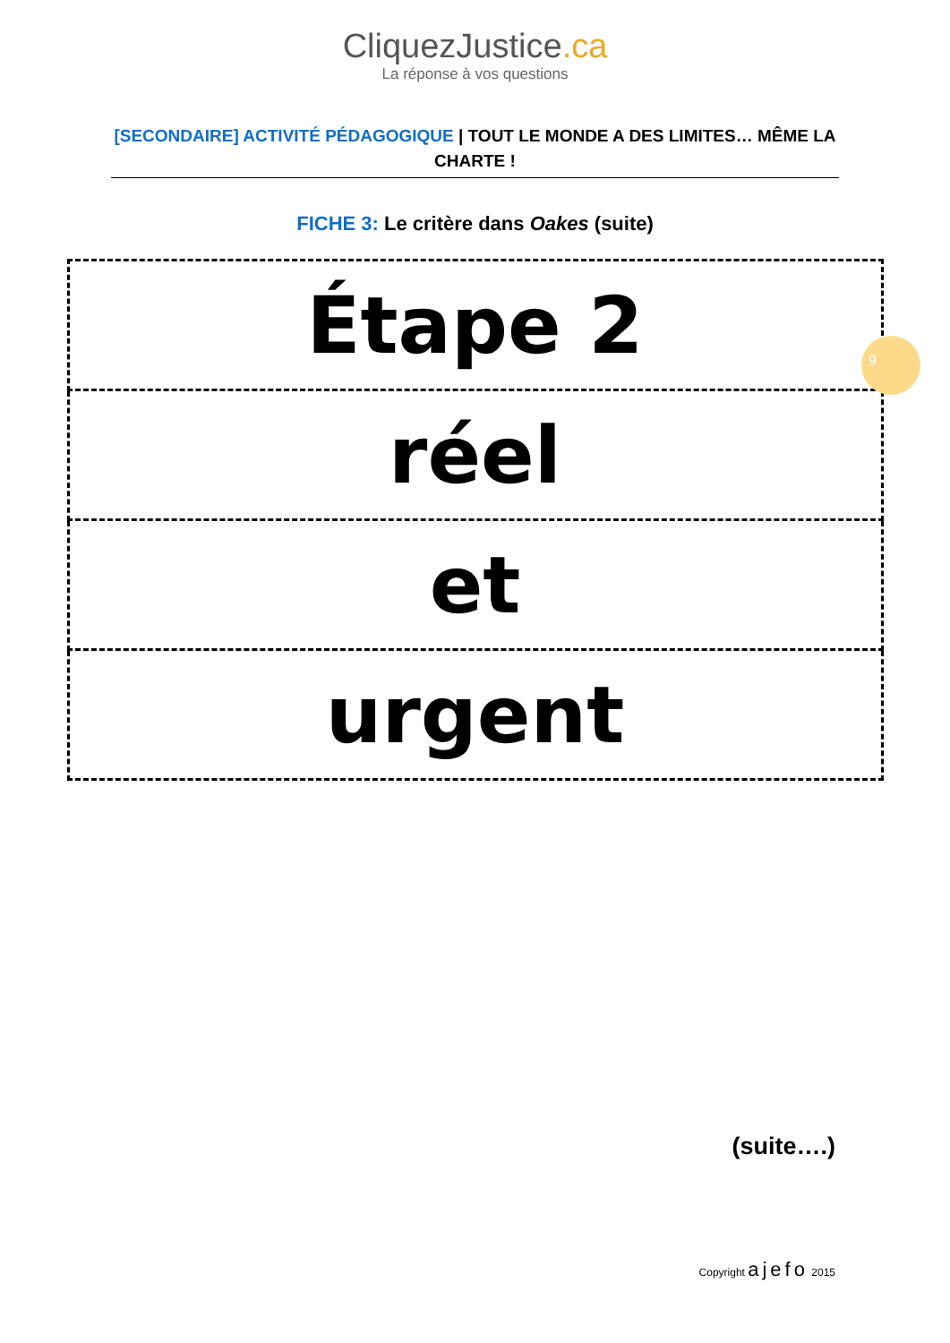CliquezJustice.ca
La réponse à vos questions
[SECONDAIRE] ACTIVITÉ PÉDAGOGIQUE | TOUT LE MONDE A DES LIMITES… MÊME LA CHARTE !
FICHE 3: Le critère dans Oakes (suite)
| Étape 2 |
| réel |
| et |
| urgent |
9
(suite….)
Copyright ajefo 2015